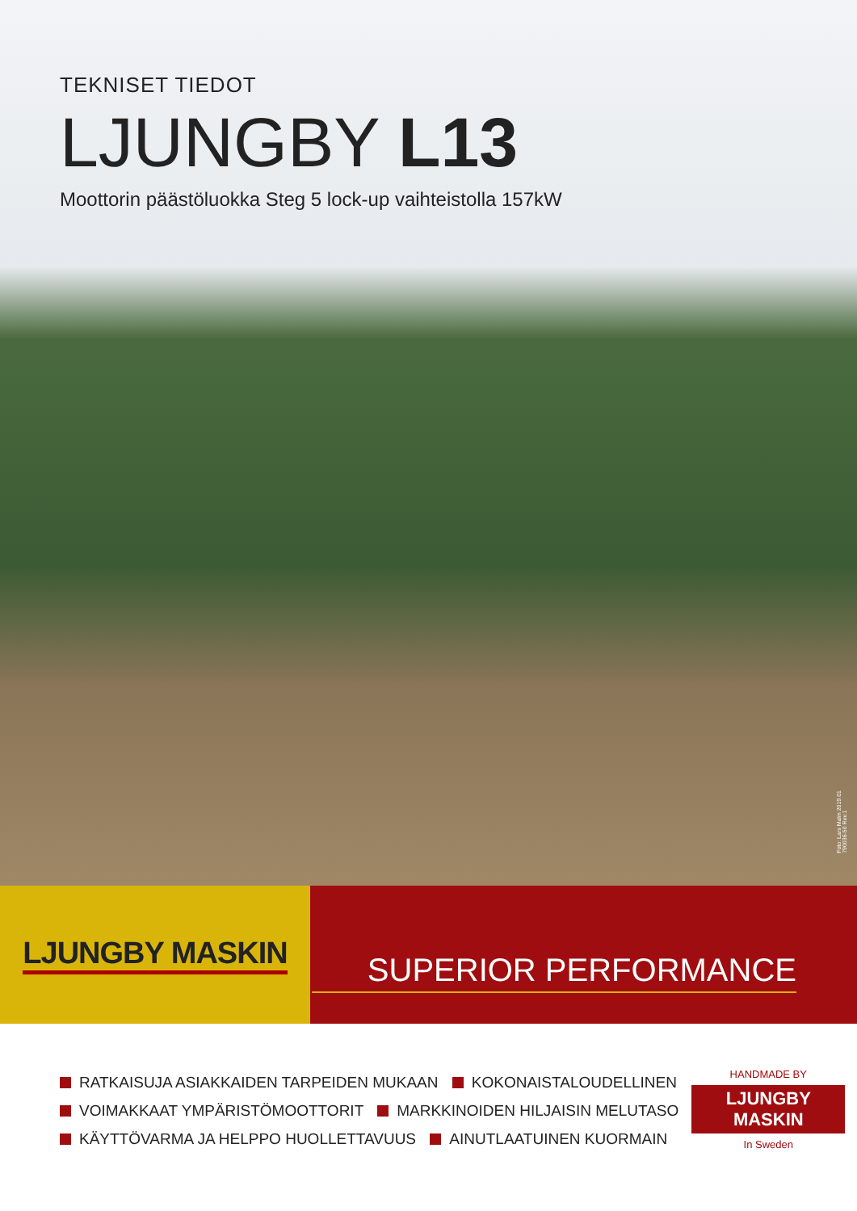TEKNISET TIEDOT
LJUNGBY L13
Moottorin päästöluokka Steg 5 lock-up vaihteistolla 157kW
Foto: Lars Malm 2019.01
790036-50 Rev.1
LJUNGBY MASKIN SUPERIOR PERFORMANCE
RATKAISUJA ASIAKKAIDEN TARPEIDEN MUKAAN KOKONAISTALOUDELLINEN
VOIMAKKAAT YMPÄRISTÖMOOTTORIT MARKKINOIDEN HILJAISIN MELUTASO
KÄYTTÖVARMA JA HELPPO HUOLLETTAVUUS AINUTLAATUINEN KUORMAIN
HANDMADE BY
LJUNGBY MASKIN
In Sweden